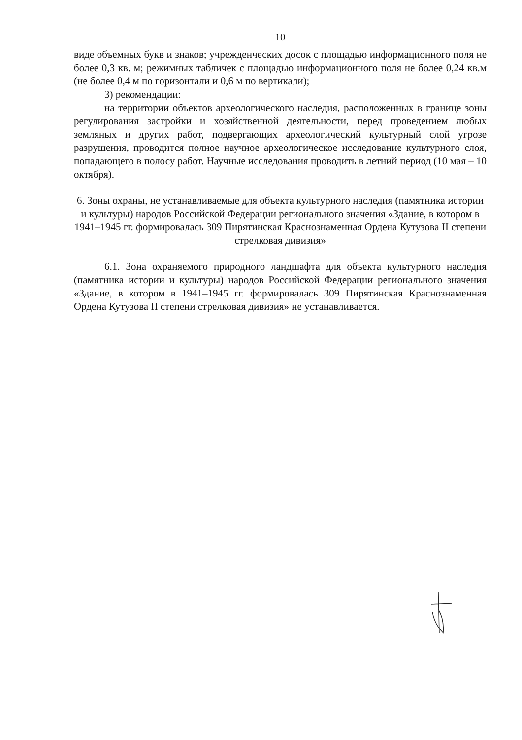10
виде объемных букв и знаков; учрежденческих досок с площадью информационного поля не более 0,3 кв. м; режимных табличек с площадью информационного поля не более 0,24 кв.м (не более 0,4 м по горизонтали и 0,6 м по вертикали);
3) рекомендации:
на территории объектов археологического наследия, расположенных в границе зоны регулирования застройки и хозяйственной деятельности, перед проведением любых земляных и других работ, подвергающих археологический культурный слой угрозе разрушения, проводится полное научное археологическое исследование культурного слоя, попадающего в полосу работ. Научные исследования проводить в летний период (10 мая – 10 октября).
6. Зоны охраны, не устанавливаемые для объекта культурного наследия (памятника истории и культуры) народов Российской Федерации регионального значения «Здание, в котором в 1941–1945 гг. формировалась 309 Пирятинская Краснознаменная Ордена Кутузова II степени стрелковая дивизия»
6.1. Зона охраняемого природного ландшафта для объекта культурного наследия (памятника истории и культуры) народов Российской Федерации регионального значения «Здание, в котором в 1941–1945 гг. формировалась 309 Пирятинская Краснознаменная Ордена Кутузова II степени стрелковая дивизия» не устанавливается.